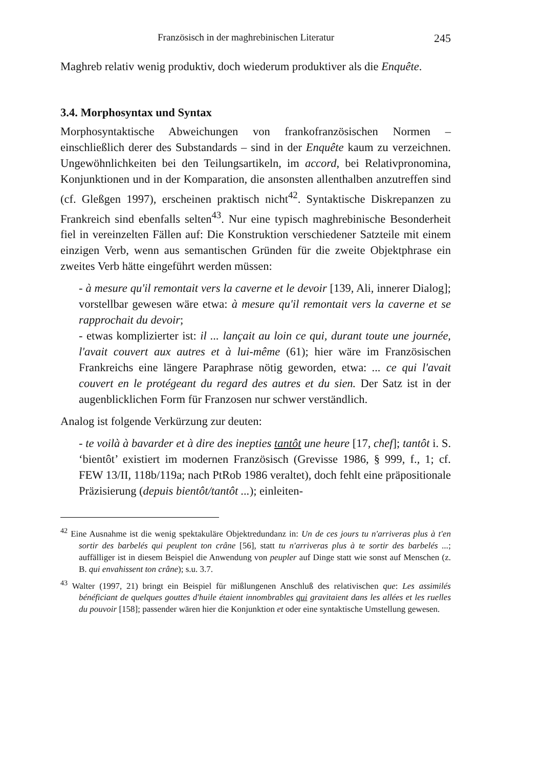Französisch in der maghrebinischen Literatur 245
Maghreb relativ wenig produktiv, doch wiederum produktiver als die Enquête.
3.4. Morphosyntax und Syntax
Morphosyntaktische Abweichungen von frankofranzösischen Normen – einschließlich derer des Substandards – sind in der Enquête kaum zu verzeichnen. Ungewöhnlichkeiten bei den Teilungsartikeln, im accord, bei Relativpronomina, Konjunktionen und in der Komparation, die ansonsten allenthalben anzutreffen sind (cf. Gleßgen 1997), erscheinen praktisch nicht<sup>42</sup>. Syntaktische Diskrepanzen zu Frankreich sind ebenfalls selten<sup>43</sup>. Nur eine typisch maghrebinische Besonderheit fiel in vereinzelten Fällen auf: Die Konstruktion verschiedener Satzteile mit einem einzigen Verb, wenn aus semantischen Gründen für die zweite Objektphrase ein zweites Verb hätte eingeführt werden müssen:
- à mesure qu'il remontait vers la caverne et le devoir [139, Ali, innerer Dialog]; vorstellbar gewesen wäre etwa: à mesure qu'il remontait vers la caverne et se rapprochait du devoir;
- etwas komplizierter ist: il ... lançait au loin ce qui, durant toute une journée, l'avait couvert aux autres et à lui-même (61); hier wäre im Französischen Frankreichs eine längere Paraphrase nötig geworden, etwa: ... ce qui l'avait couvert en le protégeant du regard des autres et du sien. Der Satz ist in der augenblicklichen Form für Franzosen nur schwer verständlich.
Analog ist folgende Verkürzung zur deuten:
- te voilà à bavarder et à dire des inepties tantôt une heure [17, chef]; tantôt i. S. ‘bientôt’ existiert im modernen Französisch (Grevisse 1986, § 999, f., 1; cf. FEW 13/II, 118b/119a; nach PtRob 1986 veraltet), doch fehlt eine präpositionale Präzisierung (depuis bientôt/tantôt ...); einleiten-
<sup>42</sup> Eine Ausnahme ist die wenig spektakuläre Objektredundanz in: Un de ces jours tu n'arriveras plus à t'en sortir des barbelés qui peuplent ton crâne [56], statt tu n'arriveras plus à te sortir des barbelés ...; auffälliger ist in diesem Beispiel die Anwendung von peupler auf Dinge statt wie sonst auf Menschen (z. B. qui envahissent ton crâne); s.u. 3.7.
<sup>43</sup> Walter (1997, 21) bringt ein Beispiel für mißlungenen Anschluß des relativischen que: Les assimilés bénéficiant de quelques gouttes d'huile étaient innombrables qui gravitaient dans les allées et les ruelles du pouvoir [158]; passender wären hier die Konjunktion et oder eine syntaktische Umstellung gewesen.